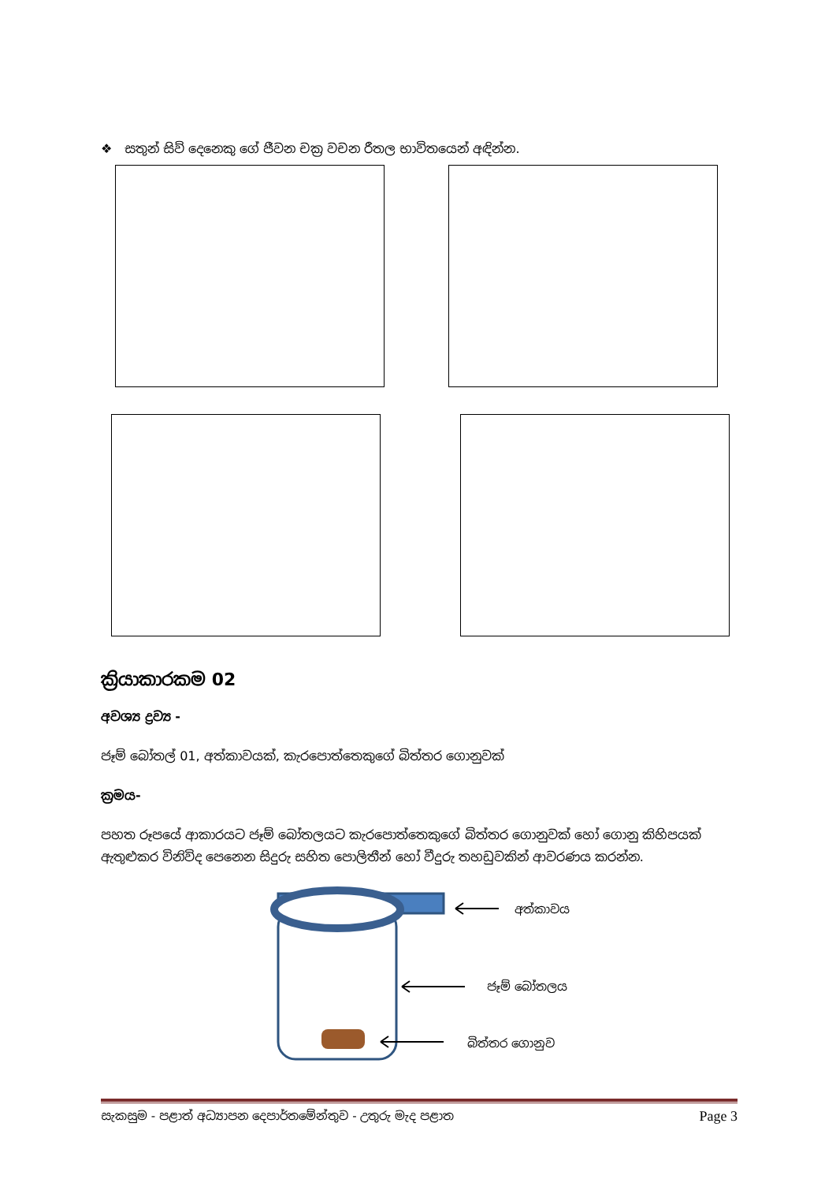❖ සතුන් සිව් දෙනෙකු ගේ ජීවන චක්‍ර වචන රීතල භාවිතයෙන් අඳින්න.
ක්‍රියාකාරකම 02
අවශ්‍ය ද්‍රව්‍ය -
ජෑම් බෝතල් 01, අත්කාවයක්, කැරපොත්තෙකුගේ බිත්තර ගොනුවක්
ක්‍රමය-
පහත රූපයේ ආකාරයට ජෑම් බෝතලයට කැරපොත්තෙකුගේ බිත්තර ගොනුවක් හෝ ගොනු කිහිපයක් ඇතුළුකර විනිවිද පෙනෙන සිදුරු සහිත පොලිතීන් හෝ වීදුරු තහඩුවකින් ආවරණය කරන්න.
අත්කාවය
ජෑම් බෝතලය
බිත්තර ගොනුව
සැකසුම - පළාත් අධ්‍යාපන දෙපාර්තමේන්තුව - උතුරු මැද පළාත Page 3